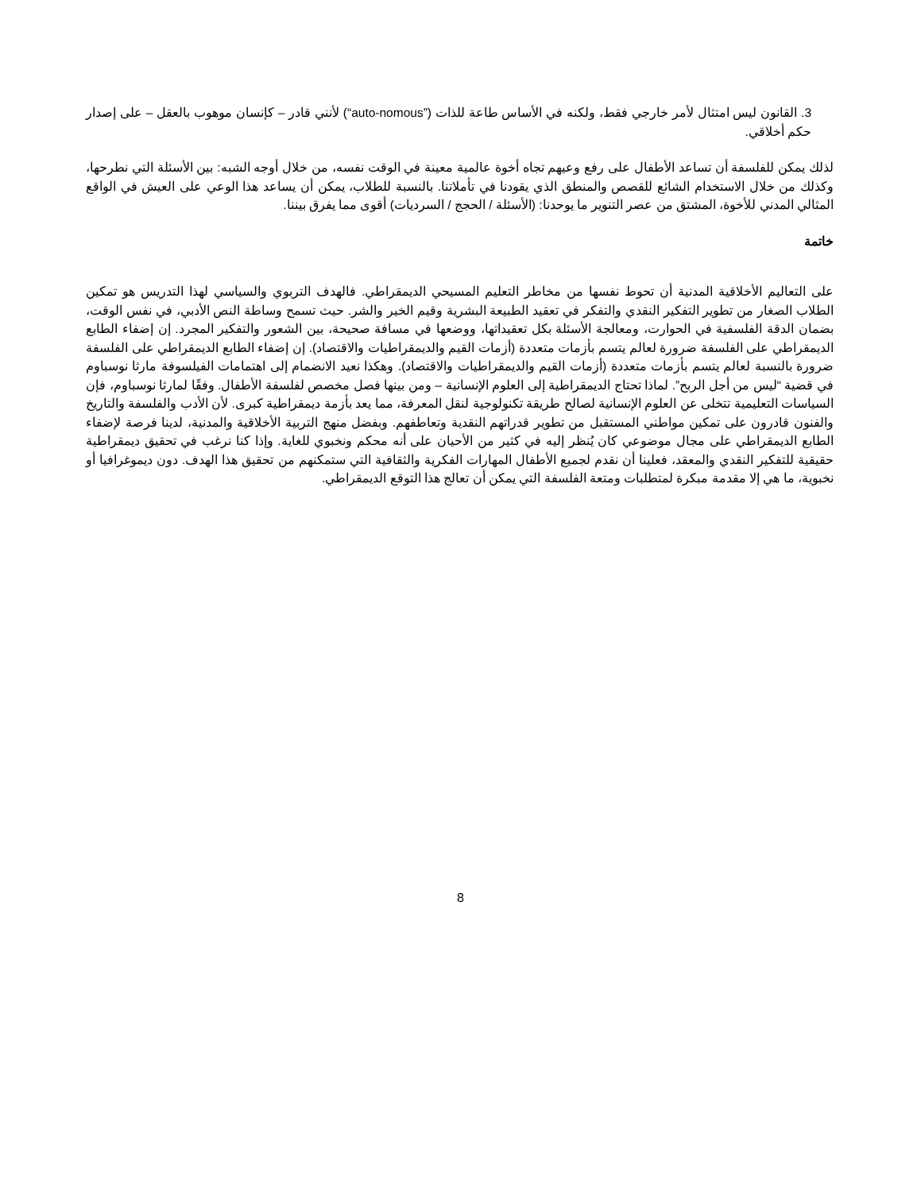3. القانون ليس امتثال لأمر خارجي فقط، ولكنه في الأساس طاعة للذات (”auto-nomous“) لأنني قادر – كإنسان موهوب بالعقل – على إصدار حكم أخلاقي.
لذلك يمكن للفلسفة أن تساعد الأطفال على رفع وعيهم تجاه أخوة عالمية معينة في الوقت نفسه، من خلال أوجه الشبه: بين الأسئلة التي نطرحها، وكذلك من خلال الاستخدام الشائع للقصص والمنطق الذي يقودنا في تأملاتنا. بالنسبة للطلاب، يمكن أن يساعد هذا الوعي على العيش في الواقع المثالي المدني للأخوة، المشتق من عصر التنوير ما يوحدنا: (الأسئلة / الحجج / السرديات) أقوى مما يفرق بيننا.
خاتمة
على التعاليم الأخلاقية المدنية أن تحوط نفسها من مخاطر التعليم المسيحي الديمقراطي. فالهدف التربوي والسياسي لهذا التدريس هو تمكين الطلاب الصغار من تطوير التفكير النقدي والتفكر في تعقيد الطبيعة البشرية وقيم الخير والشر. حيث تسمح وساطة النص الأدبي، في نفس الوقت، بضمان الدقة الفلسفية في الحوارت، ومعالجة الأسئلة بكل تعقيداتها، ووضعها في مسافة صحيحة، بين الشعور والتفكير المجرد. إن إضفاء الطابع الديمقراطي على الفلسفة ضرورة لعالم يتسم بأزمات متعددة (أزمات القيم والديمقراطيات والاقتصاد). إن إضفاء الطابع الديمقراطي على الفلسفة ضرورة بالنسبة لعالم يتسم بأزمات متعددة (أزمات القيم والديمقراطيات والاقتصاد). وهكذا نعيد الانضمام إلى اهتمامات الفيلسوفة مارثا نوسباوم في قضية “ليس من أجل الربح”. لماذا تحتاج الديمقراطية إلى العلوم الإنسانية – ومن بينها فصل مخصص لفلسفة الأطفال. وفقًا لمارثا نوسباوم، فإن السياسات التعليمية تتخلى عن العلوم الإنسانية لصالح طريقة تكنولوجية لنقل المعرفة، مما يعد بأزمة ديمقراطية كبرى. لأن الأدب والفلسفة والتاريخ والفنون قادرون على تمكين مواطني المستقبل من تطوير قدراتهم النقدية وتعاطفهم. وبفضل منهج التربية الأخلاقية والمدنية، لدينا فرصة لإضفاء الطابع الديمقراطي على مجال موضوعي كان يُنظر إليه في كثير من الأحيان على أنه محكم ونخبوي للغاية. وإذا كنا نرغب في تحقيق ديمقراطية حقيقية للتفكير النقدي والمعقد، فعلينا أن نقدم لجميع الأطفال المهارات الفكرية والثقافية التي ستمكنهم من تحقيق هذا الهدف. دون ديموغرافيا أو نخبوية، ما هي إلا مقدمة مبكرة لمتطلبات ومتعة الفلسفة التي يمكن أن تعالج هذا التوقع الديمقراطي.
8